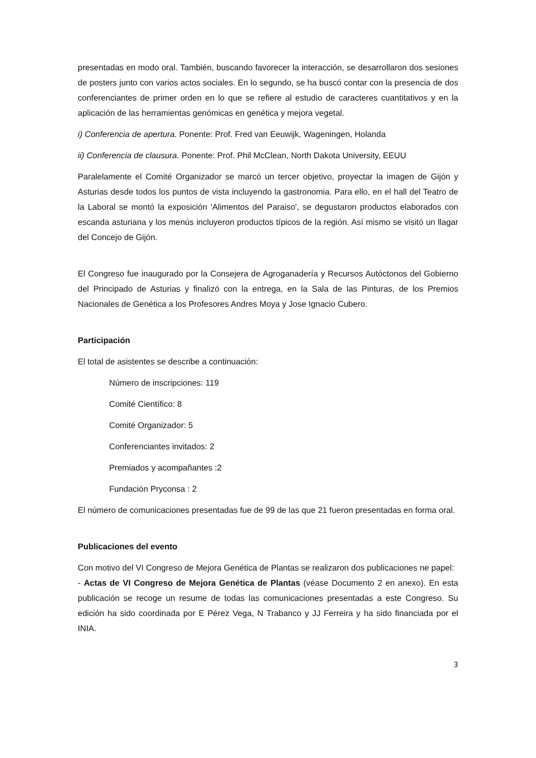presentadas en modo oral. También, buscando favorecer la interacción, se desarrollaron dos sesiones de posters junto con varios actos sociales. En lo segundo, se ha buscó contar con la presencia de dos conferenciantes de primer orden en lo que se refiere al estudio de caracteres cuantitativos y en la aplicación de las herramientas genómicas en genética y mejora vegetal.
i) Conferencia de apertura. Ponente: Prof. Fred van Eeuwijk, Wageningen, Holanda
ii) Conferencia de clausura. Ponente: Prof. Phil McClean, North Dakota University, EEUU
Paralelamente el Comité Organizador se marcó un tercer objetivo, proyectar la imagen de Gijón y Asturias desde todos los puntos de vista incluyendo la gastronomia. Para ello, en el hall del Teatro de la Laboral se montó la exposición 'Alimentos del Paraiso', se degustaron productos elaborados con escanda asturiana y los menús incluyeron productos típicos de la región. Así mismo se visitó un llagar del Concejo de Gijón.
El Congreso fue inaugurado por la Consejera de Agroganadería y Recursos Autóctonos del Gobierno del Principado de Asturias y finalizó con la entrega, en la Sala de las Pinturas, de los Premios Nacionales de Genética a los Profesores Andres Moya y Jose Ignacio Cubero.
Participación
El total de asistentes se describe a continuación:
Número de inscripciones: 119
Comité Científico: 8
Comité Organizador: 5
Conferenciantes invitados: 2
Premiados y acompañantes :2
Fundación Pryconsa : 2
El número de comunicaciones presentadas fue de 99 de las que 21 fueron presentadas en forma oral.
Publicaciones del evento
Con motivo del VI Congreso de Mejora Genética de Plantas se realizaron dos publicaciones ne papel:
- Actas de VI Congreso de Mejora Genética de Plantas (véase Documento 2 en anexo). En esta publicación se recoge un resume de todas las comunicaciones presentadas a este Congreso. Su edición ha sido coordinada por E Pérez Vega, N Trabanco y JJ Ferreira y ha sido financiada por el INIA.
3